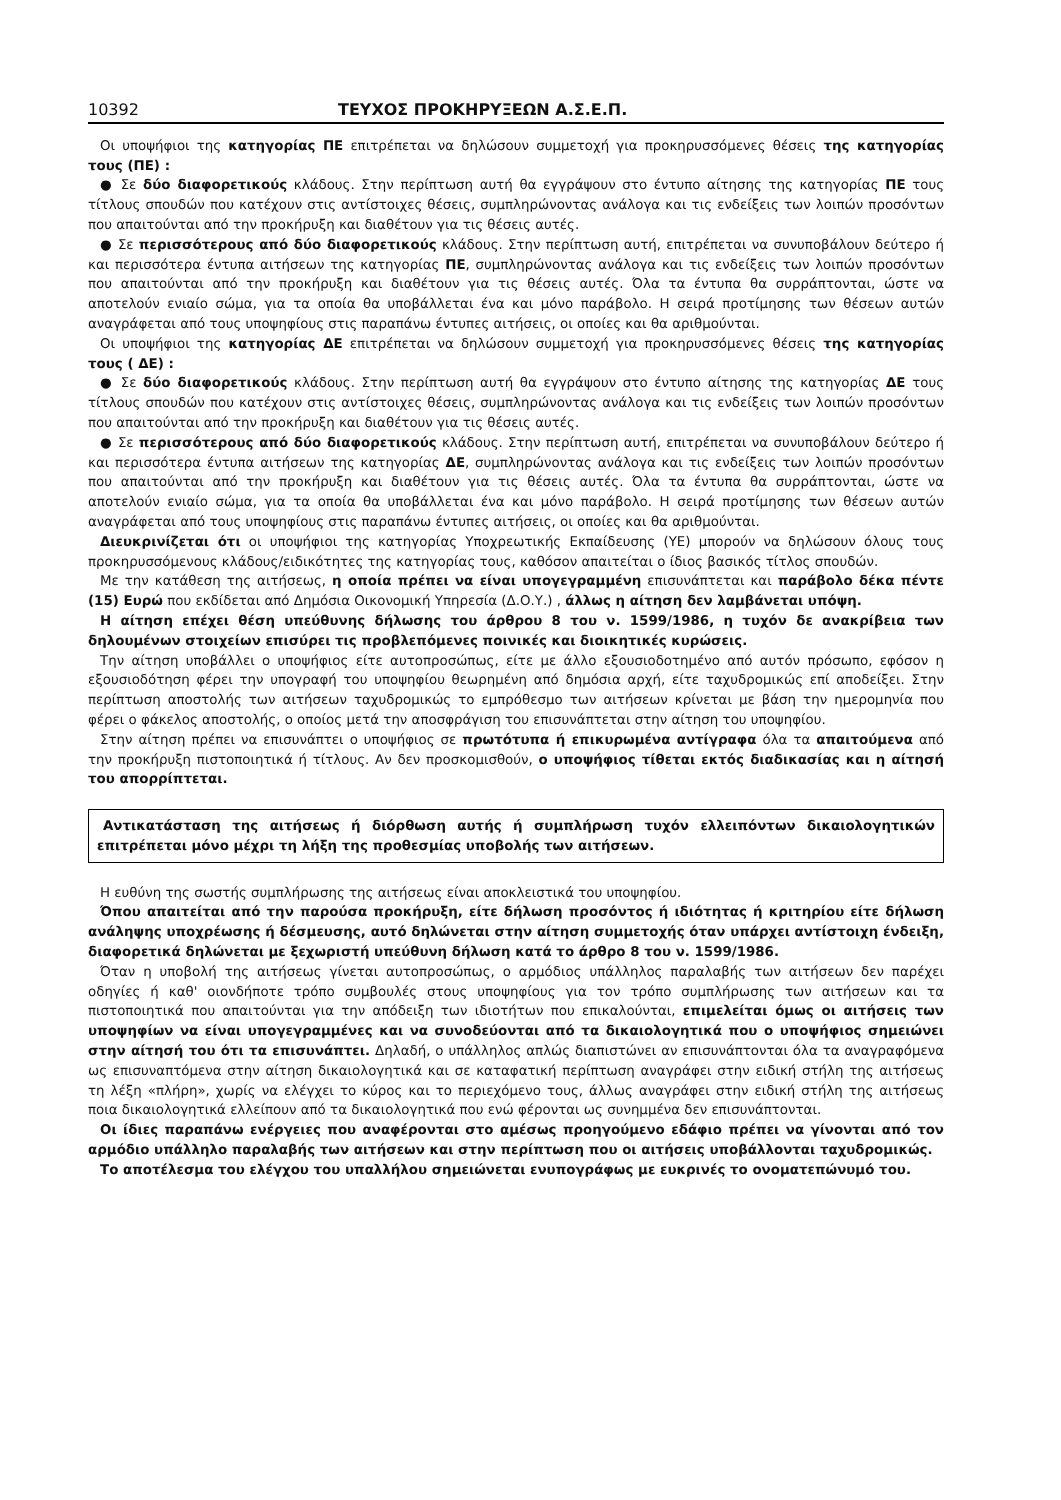10392 ΤΕΥΧΟΣ ΠΡΟΚΗΡΥΞΕΩΝ Α.Σ.Ε.Π.
Οι υποψήφιοι της κατηγορίας ΠΕ επιτρέπεται να δηλώσουν συμμετοχή για προκηρυσσόμενες θέσεις της κατηγορίας τους (ΠΕ) :
● Σε δύο διαφορετικούς κλάδους. Στην περίπτωση αυτή θα εγγράψουν στο έντυπο αίτησης της κατηγορίας ΠΕ τους τίτλους σπουδών που κατέχουν στις αντίστοιχες θέσεις, συμπληρώνοντας ανάλογα και τις ενδείξεις των λοιπών προσόντων που απαιτούνται από την προκήρυξη και διαθέτουν για τις θέσεις αυτές.
● Σε περισσότερους από δύο διαφορετικούς κλάδους. Στην περίπτωση αυτή, επιτρέπεται να συνυποβάλουν δεύτερο ή και περισσότερα έντυπα αιτήσεων της κατηγορίας ΠΕ, συμπληρώνοντας ανάλογα και τις ενδείξεις των λοιπών προσόντων που απαιτούνται από την προκήρυξη και διαθέτουν για τις θέσεις αυτές. Όλα τα έντυπα θα συρράπτονται, ώστε να αποτελούν ενιαίο σώμα, για τα οποία θα υποβάλλεται ένα και μόνο παράβολο. Η σειρά προτίμησης των θέσεων αυτών αναγράφεται από τους υποψηφίους στις παραπάνω έντυπες αιτήσεις, οι οποίες και θα αριθμούνται.
Οι υποψήφιοι της κατηγορίας ΔΕ επιτρέπεται να δηλώσουν συμμετοχή για προκηρυσσόμενες θέσεις της κατηγορίας τους ( ΔΕ) :
● Σε δύο διαφορετικούς κλάδους. Στην περίπτωση αυτή θα εγγράψουν στο έντυπο αίτησης της κατηγορίας ΔΕ τους τίτλους σπουδών που κατέχουν στις αντίστοιχες θέσεις, συμπληρώνοντας ανάλογα και τις ενδείξεις των λοιπών προσόντων που απαιτούνται από την προκήρυξη και διαθέτουν για τις θέσεις αυτές.
● Σε περισσότερους από δύο διαφορετικούς κλάδους. Στην περίπτωση αυτή, επιτρέπεται να συνυποβάλουν δεύτερο ή και περισσότερα έντυπα αιτήσεων της κατηγορίας ΔΕ, συμπληρώνοντας ανάλογα και τις ενδείξεις των λοιπών προσόντων που απαιτούνται από την προκήρυξη και διαθέτουν για τις θέσεις αυτές. Όλα τα έντυπα θα συρράπτονται, ώστε να αποτελούν ενιαίο σώμα, για τα οποία θα υποβάλλεται ένα και μόνο παράβολο. Η σειρά προτίμησης των θέσεων αυτών αναγράφεται από τους υποψηφίους στις παραπάνω έντυπες αιτήσεις, οι οποίες και θα αριθμούνται.
Διευκρινίζεται ότι οι υποψήφιοι της κατηγορίας Υποχρεωτικής Εκπαίδευσης (ΥΕ) μπορούν να δηλώσουν όλους τους προκηρυσσόμενους κλάδους/ειδικότητες της κατηγορίας τους, καθόσον απαιτείται ο ίδιος βασικός τίτλος σπουδών.
Με την κατάθεση της αιτήσεως, η οποία πρέπει να είναι υπογεγραμμένη επισυνάπτεται και παράβολο δέκα πέντε (15) Ευρώ που εκδίδεται από Δημόσια Οικονομική Υπηρεσία (Δ.Ο.Υ.) , άλλως η αίτηση δεν λαμβάνεται υπόψη.
Η αίτηση επέχει θέση υπεύθυνης δήλωσης του άρθρου 8 του ν. 1599/1986, η τυχόν δε ανακρίβεια των δηλουμένων στοιχείων επισύρει τις προβλεπόμενες ποινικές και διοικητικές κυρώσεις.
Την αίτηση υποβάλλει ο υποψήφιος είτε αυτοπροσώπως, είτε με άλλο εξουσιοδοτημένο από αυτόν πρόσωπο, εφόσον η εξουσιοδότηση φέρει την υπογραφή του υποψηφίου θεωρημένη από δημόσια αρχή, είτε ταχυδρομικώς επί αποδείξει. Στην περίπτωση αποστολής των αιτήσεων ταχυδρομικώς το εμπρόθεσμο των αιτήσεων κρίνεται με βάση την ημερομηνία που φέρει ο φάκελος αποστολής, ο οποίος μετά την αποσφράγιση του επισυνάπτεται στην αίτηση του υποψηφίου.
Στην αίτηση πρέπει να επισυνάπτει ο υποψήφιος σε πρωτότυπα ή επικυρωμένα αντίγραφα όλα τα απαιτούμενα από την προκήρυξη πιστοποιητικά ή τίτλους. Αν δεν προσκομισθούν, ο υποψήφιος τίθεται εκτός διαδικασίας και η αίτησή του απορρίπτεται.
Αντικατάσταση της αιτήσεως ή διόρθωση αυτής ή συμπλήρωση τυχόν ελλειπόντων δικαιολογητικών επιτρέπεται μόνο μέχρι τη λήξη της προθεσμίας υποβολής των αιτήσεων.
Η ευθύνη της σωστής συμπλήρωσης της αιτήσεως είναι αποκλειστικά του υποψηφίου.
Όπου απαιτείται από την παρούσα προκήρυξη, είτε δήλωση προσόντος ή ιδιότητας ή κριτηρίου είτε δήλωση ανάληψης υποχρέωσης ή δέσμευσης, αυτό δηλώνεται στην αίτηση συμμετοχής όταν υπάρχει αντίστοιχη ένδειξη, διαφορετικά δηλώνεται με ξεχωριστή υπεύθυνη δήλωση κατά το άρθρο 8 του ν. 1599/1986.
Όταν η υποβολή της αιτήσεως γίνεται αυτοπροσώπως, ο αρμόδιος υπάλληλος παραλαβής των αιτήσεων δεν παρέχει οδηγίες ή καθ' οιονδήποτε τρόπο συμβουλές στους υποψηφίους για τον τρόπο συμπλήρωσης των αιτήσεων και τα πιστοποιητικά που απαιτούνται για την απόδειξη των ιδιοτήτων που επικαλούνται, επιμελείται όμως οι αιτήσεις των υποψηφίων να είναι υπογεγραμμένες και να συνοδεύονται από τα δικαιολογητικά που ο υποψήφιος σημειώνει στην αίτησή του ότι τα επισυνάπτει. Δηλαδή, ο υπάλληλος απλώς διαπιστώνει αν επισυνάπτονται όλα τα αναγραφόμενα ως επισυναπτόμενα στην αίτηση δικαιολογητικά και σε καταφατική περίπτωση αναγράφει στην ειδική στήλη της αιτήσεως τη λέξη «πλήρη», χωρίς να ελέγχει το κύρος και το περιεχόμενο τους, άλλως αναγράφει στην ειδική στήλη της αιτήσεως ποια δικαιολογητικά ελλείπουν από τα δικαιολογητικά που ενώ φέρονται ως συνημμένα δεν επισυνάπτονται.
Οι ίδιες παραπάνω ενέργειες που αναφέρονται στο αμέσως προηγούμενο εδάφιο πρέπει να γίνονται από τον αρμόδιο υπάλληλο παραλαβής των αιτήσεων και στην περίπτωση που οι αιτήσεις υποβάλλονται ταχυδρομικώς.
Το αποτέλεσμα του ελέγχου του υπαλλήλου σημειώνεται ενυπογράφως με ευκρινές το ονοματεπώνυμό του.